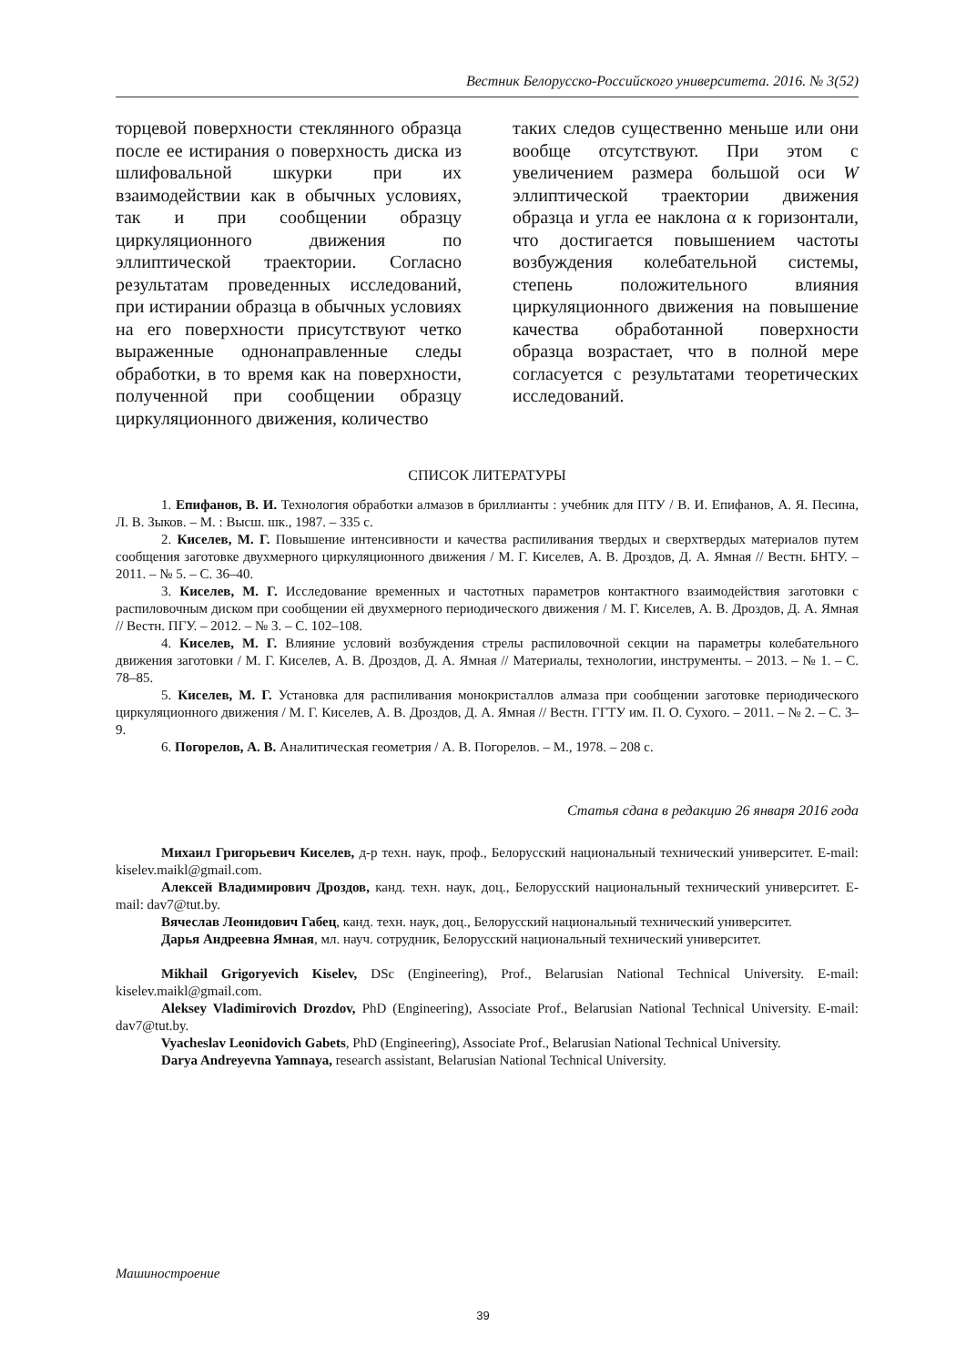Вестник Белорусско-Российского университета. 2016. № 3(52)
торцевой поверхности стеклянного образца после ее истирания о поверхность диска из шлифовальной шкурки при их взаимодействии как в обычных условиях, так и при сообщении образцу циркуляционного движения по эллиптической траектории. Согласно результатам проведенных исследований, при истирании образца в обычных условиях на его поверхности присутствуют четко выраженные однонаправленные следы обработки, в то время как на поверхности, полученной при сообщении образцу циркуляционного движения, количество
таких следов существенно меньше или они вообще отсутствуют. При этом с увеличением размера большой оси W эллиптической траектории движения образца и угла ее наклона α к горизонтали, что достигается повышением частоты возбуждения колебательной системы, степень положительного влияния циркуляционного движения на повышение качества обработанной поверхности образца возрастает, что в полной мере согласуется с результатами теоретических исследований.
СПИСОК ЛИТЕРАТУРЫ
1. Епифанов, В. И. Технология обработки алмазов в бриллианты : учебник для ПТУ / В. И. Епифанов, А. Я. Песина, Л. В. Зыков. – М. : Высш. шк., 1987. – 335 с.
2. Киселев, М. Г. Повышение интенсивности и качества распиливания твердых и сверхтвердых материалов путем сообщения заготовке двухмерного циркуляционного движения / М. Г. Киселев, А. В. Дроздов, Д. А. Ямная // Вестн. БНТУ. – 2011. – № 5. – С. 36–40.
3. Киселев, М. Г. Исследование временных и частотных параметров контактного взаимодействия заготовки с распиловочным диском при сообщении ей двухмерного периодического движения / М. Г. Киселев, А. В. Дроздов, Д. А. Ямная // Вестн. ПГУ. – 2012. – № 3. – С. 102–108.
4. Киселев, М. Г. Влияние условий возбуждения стрелы распиловочной секции на параметры колебательного движения заготовки / М. Г. Киселев, А. В. Дроздов, Д. А. Ямная // Материалы, технологии, инструменты. – 2013. – № 1. – С. 78–85.
5. Киселев, М. Г. Установка для распиливания монокристаллов алмаза при сообщении заготовке периодического циркуляционного движения / М. Г. Киселев, А. В. Дроздов, Д. А. Ямная // Вестн. ГГТУ им. П. О. Сухого. – 2011. – № 2. – С. 3–9.
6. Погорелов, А. В. Аналитическая геометрия / А. В. Погорелов. – М., 1978. – 208 с.
Статья сдана в редакцию 26 января 2016 года
Михаил Григорьевич Киселев, д-р техн. наук, проф., Белорусский национальный технический университет. E-mail: kiselev.maikl@gmail.com.
Алексей Владимирович Дроздов, канд. техн. наук, доц., Белорусский национальный технический университет. E-mail: dav7@tut.by.
Вячеслав Леонидович Габец, канд. техн. наук, доц., Белорусский национальный технический университет.
Дарья Андреевна Ямная, мл. науч. сотрудник, Белорусский национальный технический университет.
Mikhail Grigoryevich Kiselev, DSc (Engineering), Prof., Belarusian National Technical University. E-mail: kiselev.maikl@gmail.com.
Aleksey Vladimirovich Drozdov, PhD (Engineering), Associate Prof., Belarusian National Technical University. E-mail: dav7@tut.by.
Vyacheslav Leonidovich Gabets, PhD (Engineering), Associate Prof., Belarusian National Technical University.
Darya Andreyevna Yamnaya, research assistant, Belarusian National Technical University.
Машиностроение
39